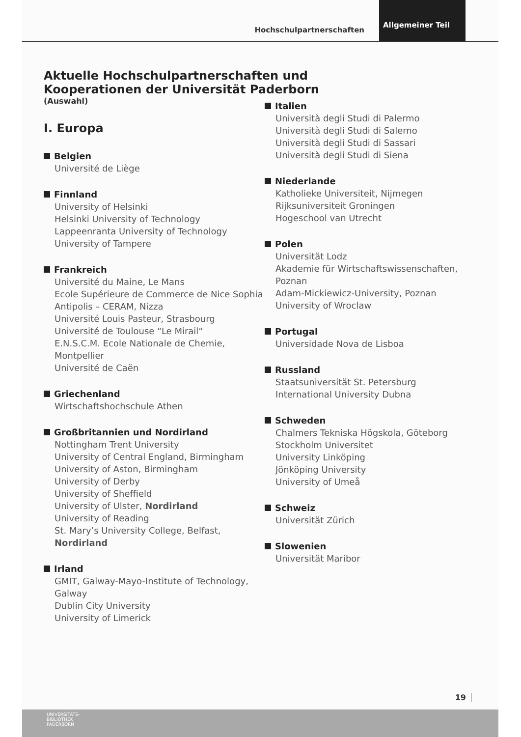Hochschulpartnerschaften Allgemeiner Teil
Aktuelle Hochschulpartnerschaften und
Kooperationen der Universität Paderborn
(Auswahl)
I. Europa
Belgien
Université de Liège
Finnland
University of Helsinki
Helsinki University of Technology
Lappeenranta University of Technology
University of Tampere
Frankreich
Université du Maine, Le Mans
Ecole Supérieure de Commerce de Nice Sophia Antipolis – CERAM, Nizza
Université Louis Pasteur, Strasbourg
Université de Toulouse “Le Mirail“
E.N.S.C.M. Ecole Nationale de Chemie, Montpellier
Université de Caën
Griechenland
Wirtschaftshochschule Athen
Großbritannien und Nordirland
Nottingham Trent University
University of Central England, Birmingham
University of Aston, Birmingham
University of Derby
University of Sheffield
University of Ulster, Nordirland
University of Reading
St. Mary’s University College, Belfast, Nordirland
Irland
GMIT, Galway-Mayo-Institute of Technology, Galway
Dublin City University
University of Limerick
Italien
Università degli Studi di Palermo
Università degli Studi di Salerno
Università degli Studi di Sassari
Università degli Studi di Siena
Niederlande
Katholieke Universiteit, Nijmegen
Rijksuniversiteit Groningen
Hogeschool van Utrecht
Polen
Universität Lodz
Akademie für Wirtschaftswissenschaften, Poznan
Adam-Mickiewicz-University, Poznan
University of Wroclaw
Portugal
Universidade Nova de Lisboa
Russland
Staatsuniversität St. Petersburg
International University Dubna
Schweden
Chalmers Tekniska Högskola, Göteborg
Stockholm Universitet
University Linköping
Jönköping University
University of Umeå
Schweiz
Universität Zürich
Slowenien
Universität Maribor
19
UNIVERSITÄTS-
BIBLIOTHEK
PADERBORN